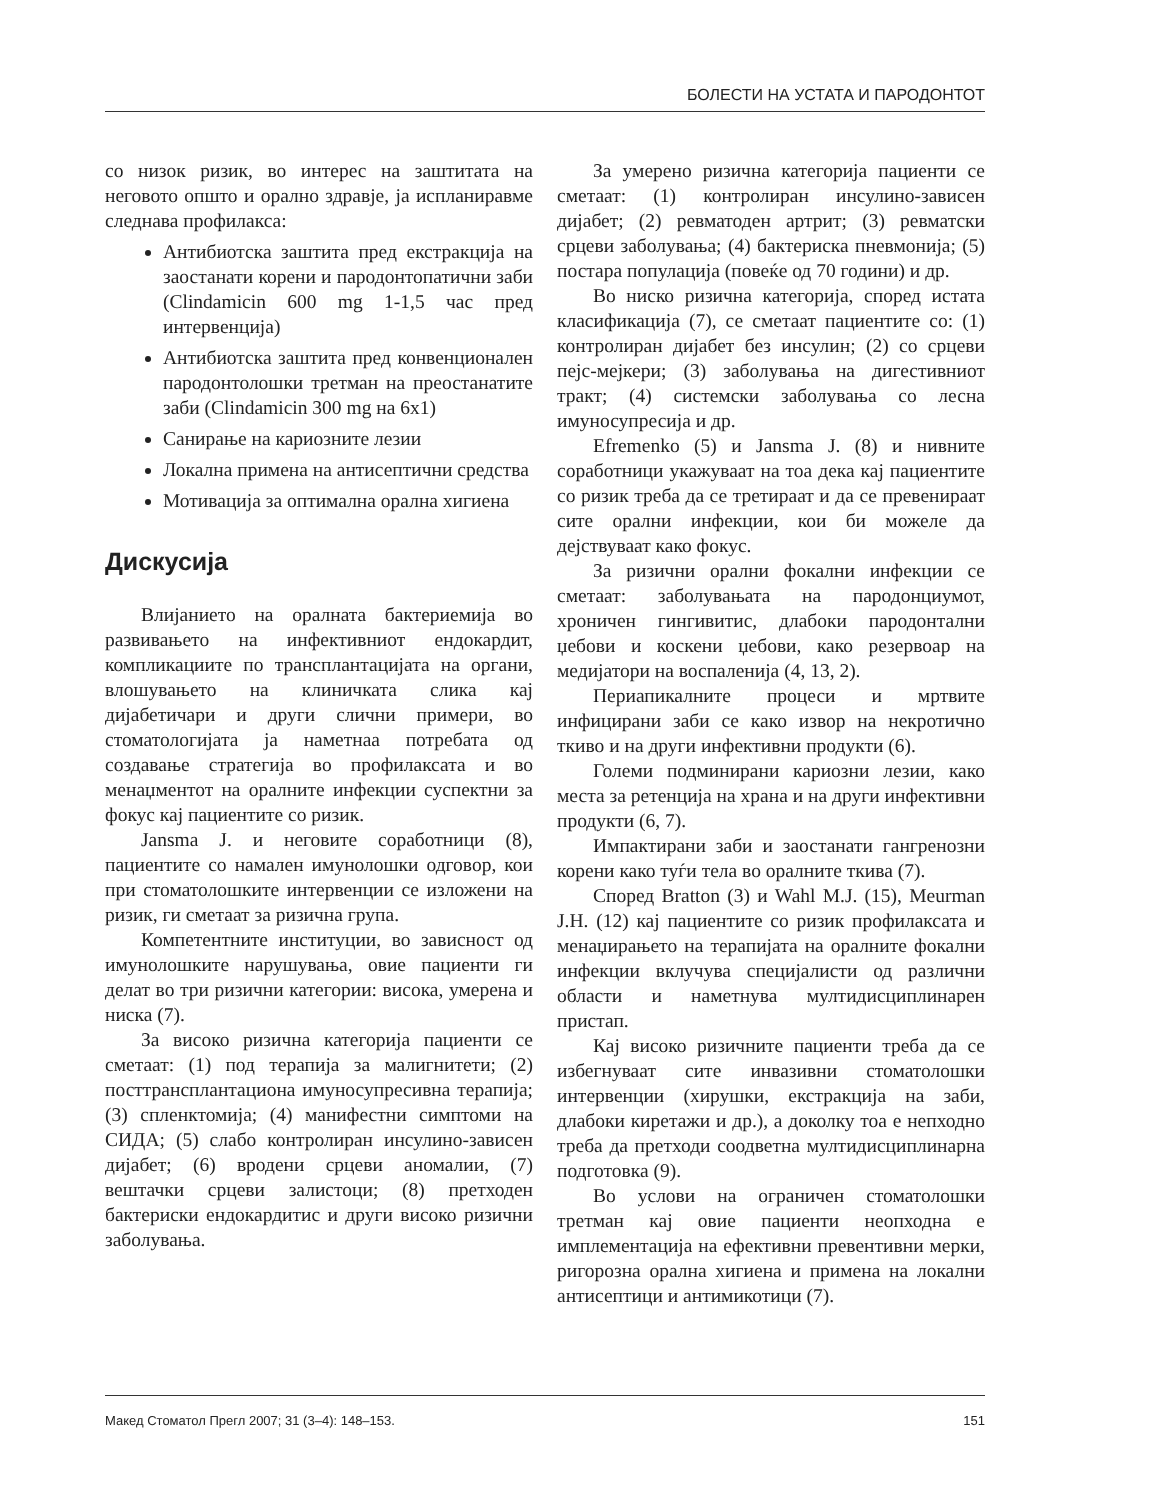БОЛЕСТИ НА УСТАТА И ПАРОДОНТОТ
со низок ризик, во интерес на заштитата на неговото општо и орално здравје, ја испланиравме следнава профилакса:
Антибиотска заштита пред екстракција на заостанати корени и пародонтопатични заби (Clindamicin 600 mg 1-1,5 час пред интервенција)
Антибиотска заштита пред конвенционален пародонтолошки третман на преостанатите заби (Clindamicin 300 mg на 6x1)
Санирање на кариозните лезии
Локална примена на антисептични средства
Мотивација за оптимална орална хигиена
Дискусија
Влијанието на оралната бактериемија во развивањето на инфективниот ендокардит, компликациите по трансплантацијата на органи, влошувањето на клиничката слика кај дијабетичари и други слични примери, во стоматологијата ја наметнаа потребата од создавање стратегија во профилаксата и во менаџментот на оралните инфекции суспектни за фокус кај пациентите со ризик.
Jansma J. и неговите соработници (8), пациентите со намален имунолошки одговор, кои при стоматолошките интервенции се изложени на ризик, ги сметаат за ризична група.
Компетентните институции, во зависност од имунолошките нарушувања, овие пациенти ги делат во три ризични категории: висока, умерена и ниска (7).
За високо ризична категорија пациенти се сметаат: (1) под терапија за малигнитети; (2) посттрансплантациона имуносупресивна терапија; (3) спленктомија; (4) манифестни симптоми на СИДА; (5) слабо контролиран инсулино-зависен дијабет; (6) вродени срцеви аномалии, (7) вештачки срцеви залистоци; (8) претходен бактериски ендокардитис и други високо ризични заболувања.
За умерено ризична категорија пациенти се сметаат: (1) контролиран инсулино-зависен дијабет; (2) ревматоден артрит; (3) ревматски срцеви заболувања; (4) бактериска пневмонија; (5) постара популација (повеќе од 70 години) и др.
Во ниско ризична категорија, според истата класификација (7), се сметаат пациентите со: (1) контролиран дијабет без инсулин; (2) со срцеви пејс-мејкери; (3) заболувања на дигестивниот тракт; (4) системски заболувања со лесна имуносупресија и др.
Efremenko (5) и Jansma J. (8) и нивните соработници укажуваат на тоа дека кај пациентите со ризик треба да се третираат и да се превенираат сите орални инфекции, кои би можеле да дејствуваат како фокус.
За ризични орални фокални инфекции се сметаат: заболувањата на пародонциумот, хроничен гингивитис, длабоки пародонтални џебови и коскени џебови, како резервоар на медијатори на воспаленија (4, 13, 2).
Периапикалните процеси и мртвите инфицирани заби се како извор на некротично ткиво и на други инфективни продукти (6).
Големи подминирани кариозни лезии, како места за ретенција на храна и на други инфективни продукти (6, 7).
Импактирани заби и заостанати гангренозни корени како туѓи тела во оралните ткива (7).
Според Bratton (3) и Wahl M.J. (15), Meurman J.H. (12) кај пациентите со ризик профилаксата и менаџирањето на терапијата на оралните фокални инфекции вклучува специјалисти од различни области и наметнува мултидисциплинарен пристап.
Кај високо ризичните пациенти треба да се избегнуваат сите инвазивни стоматолошки интервенции (хирушки, екстракција на заби, длабоки киретажи и др.), а доколку тоа е непходно треба да претходи соодветна мултидисциплинарна подготовка (9).
Во услови на ограничен стоматолошки третман кај овие пациенти неопходна е имплементација на ефективни превентивни мерки, ригорозна орална хигиена и примена на локални антисептици и антимикотици (7).
Макед Стоматол Прегл 2007; 31 (3–4): 148–153. 151